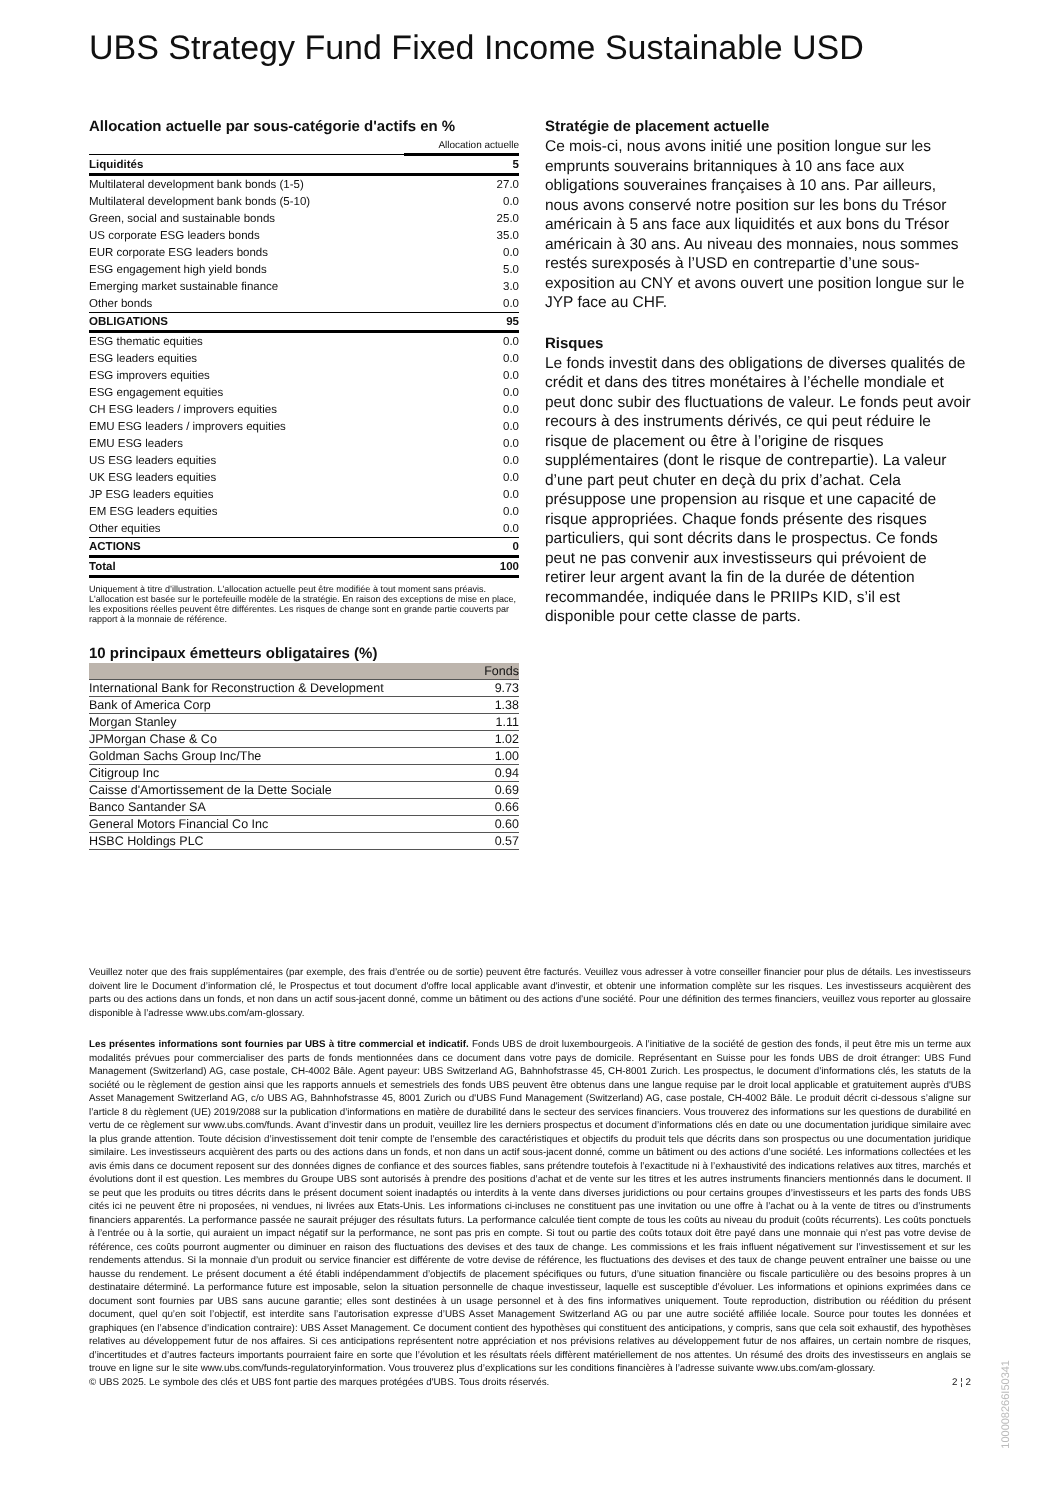UBS Strategy Fund Fixed Income Sustainable USD
Allocation actuelle par sous-catégorie d'actifs en %
| | Allocation actuelle |
| Liquidités | 5 |
| Multilateral development bank bonds (1-5) | 27.0 |
| Multilateral development bank bonds (5-10) | 0.0 |
| Green, social and sustainable bonds | 25.0 |
| US corporate ESG leaders bonds | 35.0 |
| EUR corporate ESG leaders bonds | 0.0 |
| ESG engagement high yield bonds | 5.0 |
| Emerging market sustainable finance | 3.0 |
| Other bonds | 0.0 |
| OBLIGATIONS | 95 |
| ESG thematic equities | 0.0 |
| ESG leaders equities | 0.0 |
| ESG improvers equities | 0.0 |
| ESG engagement equities | 0.0 |
| CH ESG leaders / improvers equities | 0.0 |
| EMU ESG leaders / improvers equities | 0.0 |
| EMU ESG leaders | 0.0 |
| US ESG leaders equities | 0.0 |
| UK ESG leaders equities | 0.0 |
| JP ESG leaders equities | 0.0 |
| EM ESG leaders equities | 0.0 |
| Other equities | 0.0 |
| ACTIONS | 0 |
| Total | 100 |
Uniquement à titre d’illustration. L'allocation actuelle peut être modifiée à tout moment sans préavis. L'allocation est basée sur le portefeuille modèle de la stratégie. En raison des exceptions de mise en place, les expositions réelles peuvent être différentes. Les risques de change sont en grande partie couverts par rapport à la monnaie de référence.
10 principaux émetteurs obligataires (%)
| | Fonds |
| --- | --- |
| International Bank for Reconstruction & Development | 9.73 |
| Bank of America Corp | 1.38 |
| Morgan Stanley | 1.11 |
| JPMorgan Chase & Co | 1.02 |
| Goldman Sachs Group Inc/The | 1.00 |
| Citigroup Inc | 0.94 |
| Caisse d'Amortissement de la Dette Sociale | 0.69 |
| Banco Santander SA | 0.66 |
| General Motors Financial Co Inc | 0.60 |
| HSBC Holdings PLC | 0.57 |
Stratégie de placement actuelle
Ce mois-ci, nous avons initié une position longue sur les emprunts souverains britanniques à 10 ans face aux obligations souveraines françaises à 10 ans. Par ailleurs, nous avons conservé notre position sur les bons du Trésor américain à 5 ans face aux liquidités et aux bons du Trésor américain à 30 ans. Au niveau des monnaies, nous sommes restés surexposés à l’USD en contrepartie d’une sous-exposition au CNY et avons ouvert une position longue sur le JYP face au CHF.
Risques
Le fonds investit dans des obligations de diverses qualités de crédit et dans des titres monétaires à l’échelle mondiale et peut donc subir des fluctuations de valeur. Le fonds peut avoir recours à des instruments dérivés, ce qui peut réduire le risque de placement ou être à l’origine de risques supplémentaires (dont le risque de contrepartie). La valeur d’une part peut chuter en deçà du prix d’achat. Cela présuppose une propension au risque et une capacité de risque appropriées. Chaque fonds présente des risques particuliers, qui sont décrits dans le prospectus. Ce fonds peut ne pas convenir aux investisseurs qui prévoient de retirer leur argent avant la fin de la durée de détention recommandée, indiquée dans le PRIIPs KID, s’il est disponible pour cette classe de parts.
Veuillez noter que des frais supplémentaires (par exemple, des frais d’entrée ou de sortie) peuvent être facturés. Veuillez vous adresser à votre conseiller financier pour plus de détails. Les investisseurs doivent lire le Document d’information clé, le Prospectus et tout document d'offre local applicable avant d'investir, et obtenir une information complète sur les risques. Les investisseurs acquièrent des parts ou des actions dans un fonds, et non dans un actif sous-jacent donné, comme un bâtiment ou des actions d’une société. Pour une définition des termes financiers, veuillez vous reporter au glossaire disponible à l’adresse www.ubs.com/am-glossary.
Les présentes informations sont fournies par UBS à titre commercial et indicatif. Fonds UBS de droit luxembourgeois. A l’initiative de la société de gestion des fonds, il peut être mis un terme aux modalités prévues pour commercialiser des parts de fonds mentionnées dans ce document dans votre pays de domicile. Représentant en Suisse pour les fonds UBS de droit étranger: UBS Fund Management (Switzerland) AG, case postale, CH-4002 Bâle. Agent payeur: UBS Switzerland AG, Bahnhofstrasse 45, CH-8001 Zurich. Les prospectus, le document d’informations clés, les statuts de la société ou le règlement de gestion ainsi que les rapports annuels et semestriels des fonds UBS peuvent être obtenus dans une langue requise par le droit local applicable et gratuitement auprès d'UBS Asset Management Switzerland AG, c/o UBS AG, Bahnhofstrasse 45, 8001 Zurich ou d'UBS Fund Management (Switzerland) AG, case postale, CH-4002 Bâle. Le produit décrit ci-dessous s’aligne sur l’article 8 du règlement (UE) 2019/2088 sur la publication d’informations en matière de durabilité dans le secteur des services financiers. Vous trouverez des informations sur les questions de durabilité en vertu de ce règlement sur www.ubs.com/funds. Avant d’investir dans un produit, veuillez lire les derniers prospectus et document d’informations clés en date ou une documentation juridique similaire avec la plus grande attention. Toute décision d’investissement doit tenir compte de l’ensemble des caractéristiques et objectifs du produit tels que décrits dans son prospectus ou une documentation juridique similaire. Les investisseurs acquièrent des parts ou des actions dans un fonds, et non dans un actif sous-jacent donné, comme un bâtiment ou des actions d’une société. Les informations collectées et les avis émis dans ce document reposent sur des données dignes de confiance et des sources fiables, sans prétendre toutefois à l’exactitude ni à l’exhaustivité des indications relatives aux titres, marchés et évolutions dont il est question. Les membres du Groupe UBS sont autorisés à prendre des positions d’achat et de vente sur les titres et les autres instruments financiers mentionnés dans le document. Il se peut que les produits ou titres décrits dans le présent document soient inadaptés ou interdits à la vente dans diverses juridictions ou pour certains groupes d’investisseurs et les parts des fonds UBS cités ici ne peuvent être ni proposées, ni vendues, ni livrées aux Etats-Unis. Les informations ci-incluses ne constituent pas une invitation ou une offre à l’achat ou à la vente de titres ou d’instruments financiers apparentés. La performance passée ne saurait préjuger des résultats futurs. La performance calculée tient compte de tous les coûts au niveau du produit (coûts récurrents). Les coûts ponctuels à l’entrée ou à la sortie, qui auraient un impact négatif sur la performance, ne sont pas pris en compte. Si tout ou partie des coûts totaux doit être payé dans une monnaie qui n’est pas votre devise de référence, ces coûts pourront augmenter ou diminuer en raison des fluctuations des devises et des taux de change. Les commissions et les frais influent négativement sur l’investissement et sur les rendements attendus. Si la monnaie d’un produit ou service financier est différente de votre devise de référence, les fluctuations des devises et des taux de change peuvent entraîner une baisse ou une hausse du rendement. Le présent document a été établi indépendamment d’objectifs de placement spécifiques ou futurs, d’une situation financière ou fiscale particulière ou des besoins propres à un destinataire déterminé. La performance future est imposable, selon la situation personnelle de chaque investisseur, laquelle est susceptible d’évoluer. Les informations et opinions exprimées dans ce document sont fournies par UBS sans aucune garantie; elles sont destinées à un usage personnel et à des fins informatives uniquement. Toute reproduction, distribution ou réédition du présent document, quel qu’en soit l’objectif, est interdite sans l’autorisation expresse d’UBS Asset Management Switzerland AG ou par une autre société affiliée locale. Source pour toutes les données et graphiques (en l’absence d’indication contraire): UBS Asset Management. Ce document contient des hypothèses qui constituent des anticipations, y compris, sans que cela soit exhaustif, des hypothèses relatives au développement futur de nos affaires. Si ces anticipations représentent notre appréciation et nos prévisions relatives au développement futur de nos affaires, un certain nombre de risques, d’incertitudes et d’autres facteurs importants pourraient faire en sorte que l’évolution et les résultats réels diffèrent matériellement de nos attentes. Un résumé des droits des investisseurs en anglais se trouve en ligne sur le site www.ubs.com/funds-regulatoryinformation. Vous trouverez plus d’explications sur les conditions financières à l’adresse suivante www.ubs.com/am-glossary.
© UBS 2025. Le symbole des clés et UBS font partie des marques protégées d'UBS. Tous droits réservés. 2 ¦ 2
100008266I50341